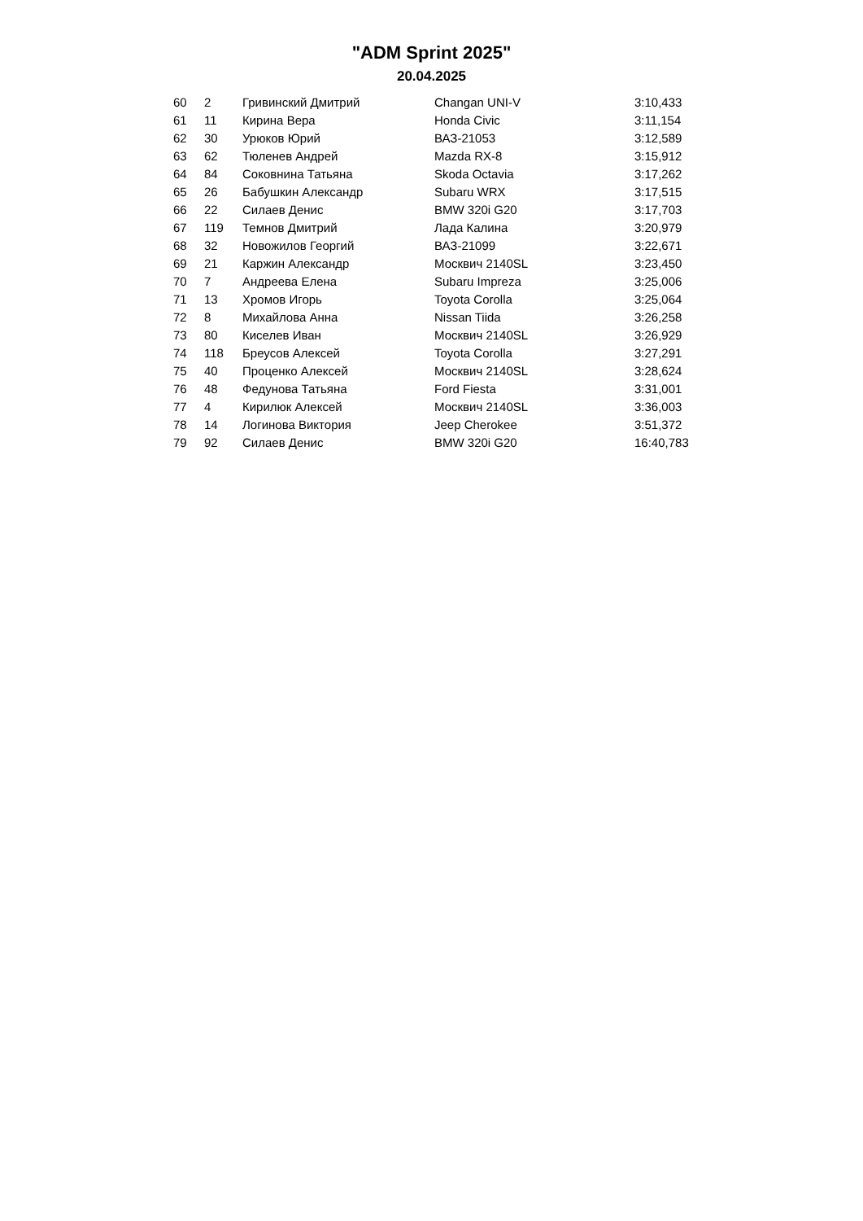"ADM Sprint 2025"
20.04.2025
| 60 | 2 | Гривинский Дмитрий | Changan UNI-V | 3:10,433 |
| 61 | 11 | Кирина Вера | Honda Civic | 3:11,154 |
| 62 | 30 | Урюков Юрий | ВАЗ-21053 | 3:12,589 |
| 63 | 62 | Тюленев Андрей | Mazda RX-8 | 3:15,912 |
| 64 | 84 | Соковнина Татьяна | Skoda Octavia | 3:17,262 |
| 65 | 26 | Бабушкин Александр | Subaru WRX | 3:17,515 |
| 66 | 22 | Силаев Денис | BMW 320i G20 | 3:17,703 |
| 67 | 119 | Темнов Дмитрий | Лада Калина | 3:20,979 |
| 68 | 32 | Новожилов Георгий | ВАЗ-21099 | 3:22,671 |
| 69 | 21 | Каржин Александр | Москвич 2140SL | 3:23,450 |
| 70 | 7 | Андреева Елена | Subaru Impreza | 3:25,006 |
| 71 | 13 | Хромов Игорь | Toyota Corolla | 3:25,064 |
| 72 | 8 | Михайлова Анна | Nissan Tiida | 3:26,258 |
| 73 | 80 | Киселев Иван | Москвич 2140SL | 3:26,929 |
| 74 | 118 | Бреусов Алексей | Toyota Corolla | 3:27,291 |
| 75 | 40 | Проценко Алексей | Москвич 2140SL | 3:28,624 |
| 76 | 48 | Федунова Татьяна | Ford Fiesta | 3:31,001 |
| 77 | 4 | Кирилюк Алексей | Москвич 2140SL | 3:36,003 |
| 78 | 14 | Логинова Виктория | Jeep Cherokee | 3:51,372 |
| 79 | 92 | Силаев Денис | BMW 320i G20 | 16:40,783 |